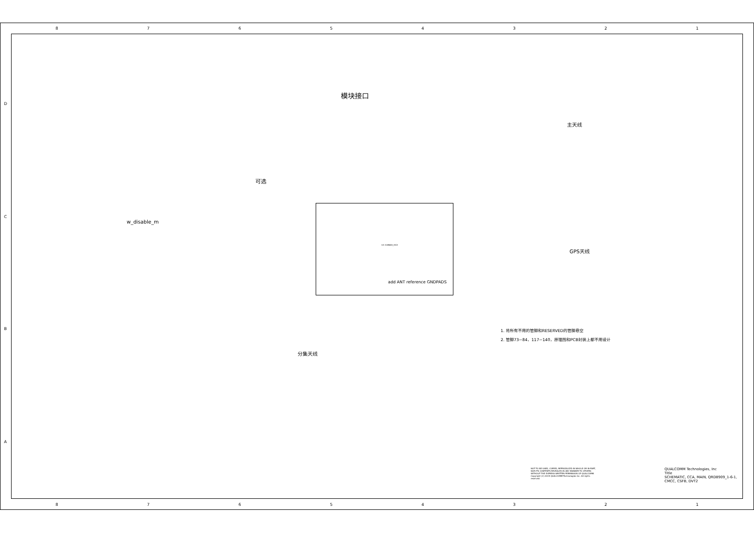87654321
D
C
B
A
模块接口
主天线
可选
w_disable_m
GPS天线
add ANT reference GNDPADS
U1 CLB600_HC2
1. 将所有不用的管脚和RESERVED的管脚悬空
2. 管脚73~84，117~140，原理图和PCB封装上都不用设计
分集天线
QUALCOMM Technologies, Inc
Title
SCHEMATIC, CCA, MAIN, QRD8909_1-6-1, CMCC, CSFB, DVT2
NOT TO BE USED, COPIED, REPRODUCED IN WHOLE OR IN PART, NOR ITS CONTENTS REVEALED IN ANY MANNER TO OTHERS WITHOUT THE EXPRESS WRITTEN PERMISSION OF QUALCOMM. Copyright (C) 2015 QUALCOMM Technologies Inc. All rights reserved
87654321